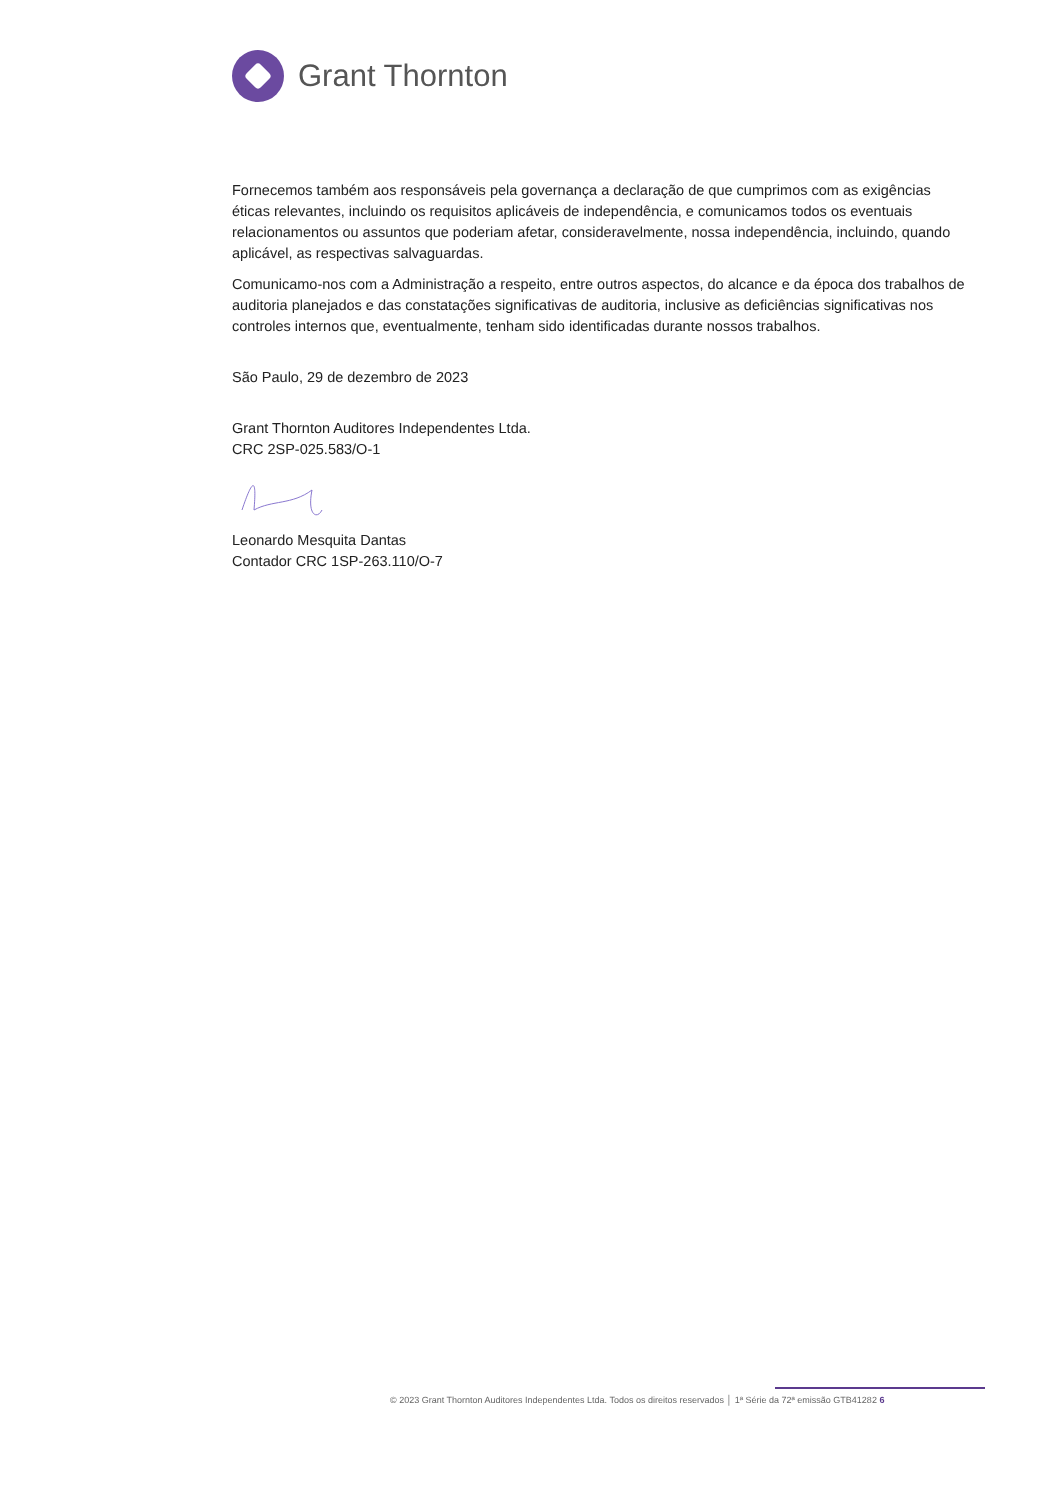Grant Thornton
Fornecemos também aos responsáveis pela governança a declaração de que cumprimos com as exigências éticas relevantes, incluindo os requisitos aplicáveis de independência, e comunicamos todos os eventuais relacionamentos ou assuntos que poderiam afetar, consideravelmente, nossa independência, incluindo, quando aplicável, as respectivas salvaguardas.
Comunicamo-nos com a Administração a respeito, entre outros aspectos, do alcance e da época dos trabalhos de auditoria planejados e das constatações significativas de auditoria, inclusive as deficiências significativas nos controles internos que, eventualmente, tenham sido identificadas durante nossos trabalhos.
São Paulo, 29 de dezembro de 2023
Grant Thornton Auditores Independentes Ltda.
CRC 2SP-025.583/O-1
Leonardo Mesquita Dantas
Contador CRC 1SP-263.110/O-7
© 2023 Grant Thornton Auditores Independentes Ltda. Todos os direitos reservados │ 1ª Série da 72ª emissão GTB41282 6